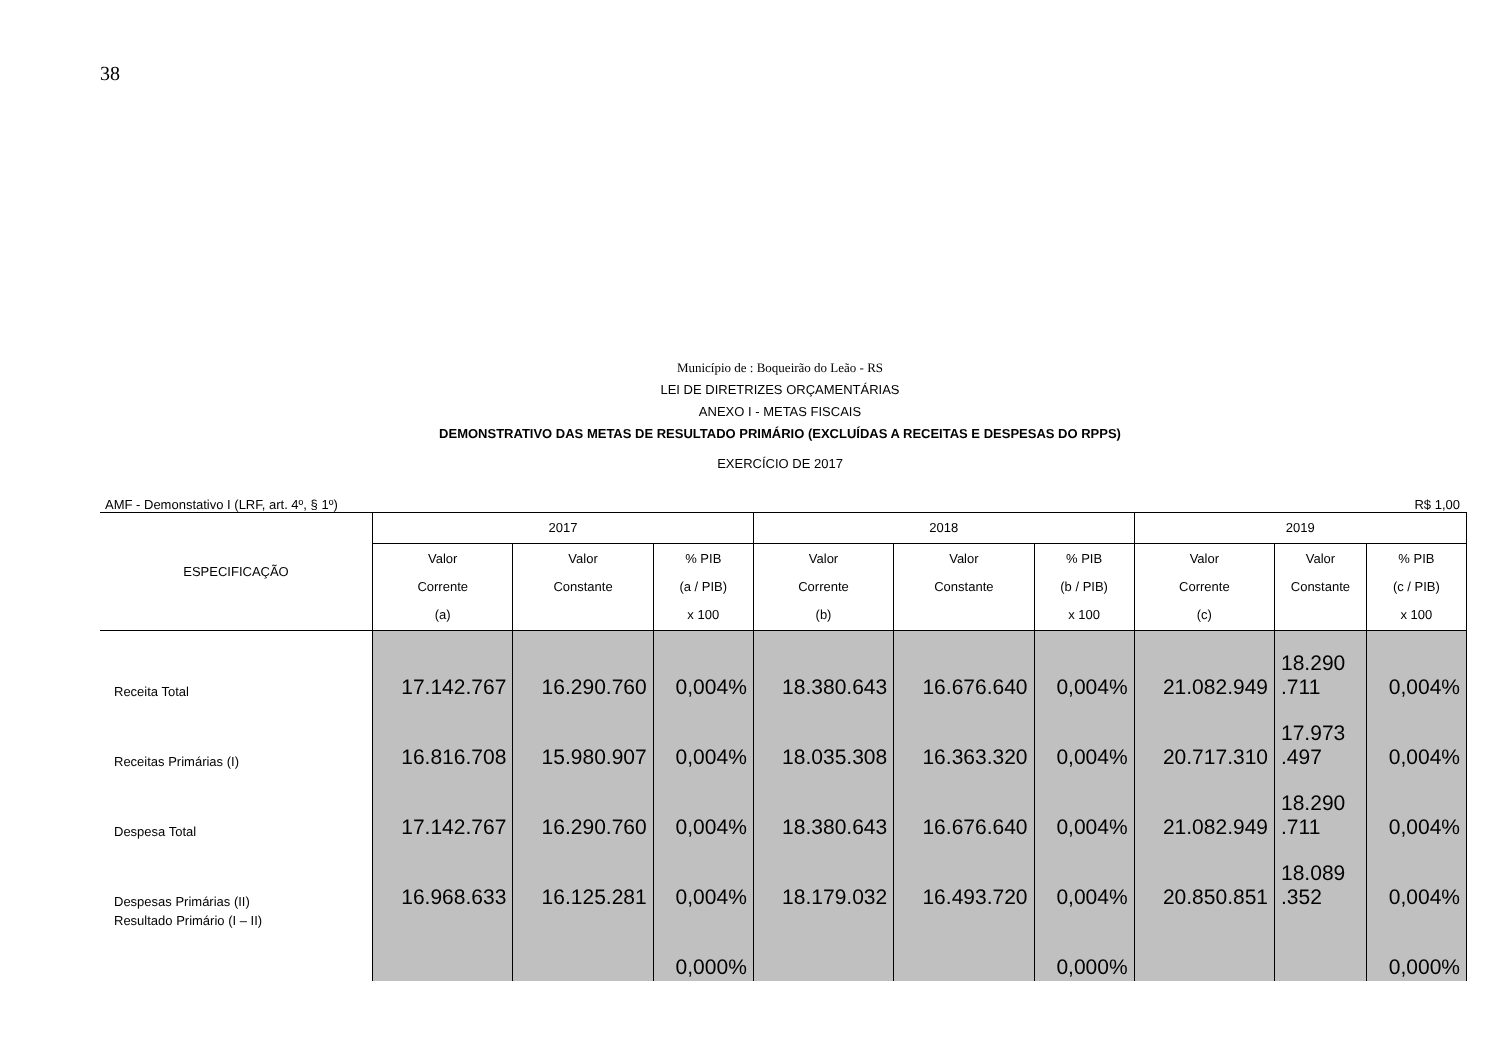38
Município de : Boqueirão do Leão - RS
LEI DE DIRETRIZES ORÇAMENTÁRIAS
ANEXO I - METAS FISCAIS
DEMONSTRATIVO DAS METAS DE RESULTADO PRIMÁRIO (EXCLUÍDAS A RECEITAS E DESPESAS DO RPPS)
EXERCÍCIO DE 2017
AMF - Demonstativo I (LRF, art. 4º, § 1º) R$ 1,00
| ESPECIFICAÇÃO | 2017 | | | 2018 | | | 2019 | | |
| --- | --- | --- | --- | --- | --- | --- | --- | --- | --- |
| | Valor Corrente (a) | Valor Constante | % PIB (a / PIB) x 100 | Valor Corrente (b) | Valor Constante | % PIB (b / PIB) x 100 | Valor Corrente (c) | Valor Constante | % PIB (c / PIB) x 100 |
| Receita Total | 17.142.767 | 16.290.760 | 0,004% | 18.380.643 | 16.676.640 | 0,004% | 21.082.949 | 18.290 .711 | 0,004% |
| Receitas Primárias (I) | 16.816.708 | 15.980.907 | 0,004% | 18.035.308 | 16.363.320 | 0,004% | 20.717.310 | 17.973 .497 | 0,004% |
| Despesa Total | 17.142.767 | 16.290.760 | 0,004% | 18.380.643 | 16.676.640 | 0,004% | 21.082.949 | 18.290 .711 | 0,004% |
| Despesas Primárias (II) | 16.968.633 | 16.125.281 | 0,004% | 18.179.032 | 16.493.720 | 0,004% | 20.850.851 | 18.089 .352 | 0,004% |
| Resultado Primário (I – II) | | | 0,000% | | | 0,000% | | | 0,000% |